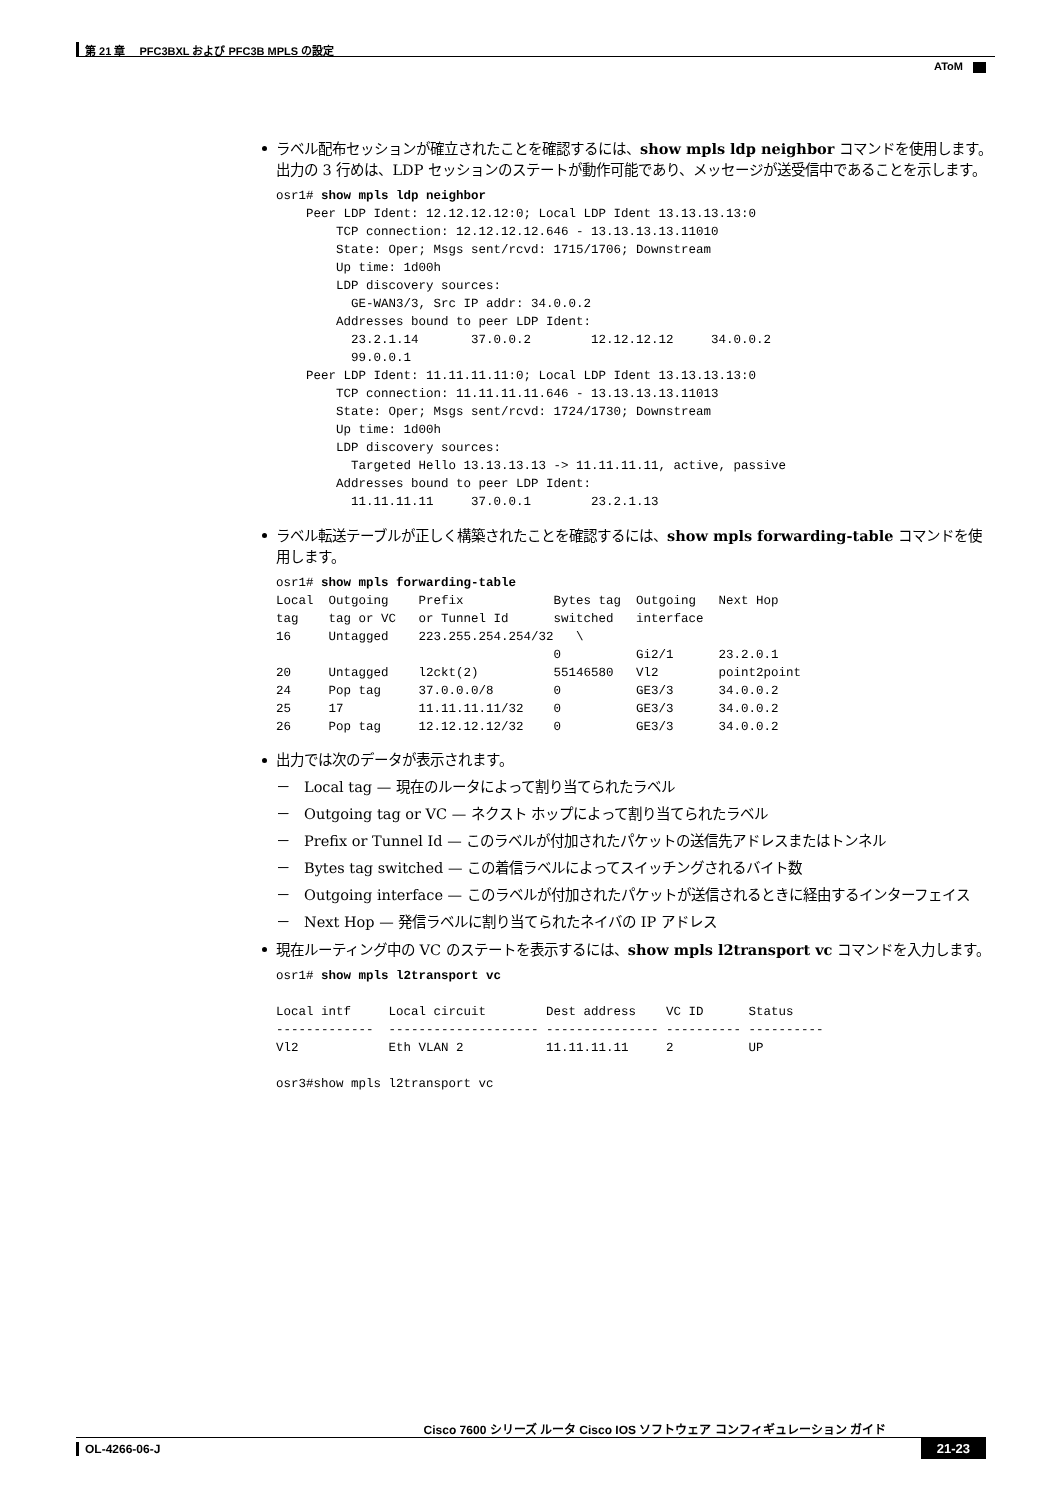第 21 章　 PFC3BXL および PFC3B MPLS の設定
AToM
ラベル配布セッションが確立されたことを確認するには、show mpls ldp neighbor コマンドを使用します。出力の 3 行めは、LDP セッションのステートが動作可能であり、メッセージが送受信中であることを示します。
osr1# show mpls ldp neighbor
    Peer LDP Ident: 12.12.12.12:0; Local LDP Ident 13.13.13.13:0
        TCP connection: 12.12.12.12.646 - 13.13.13.13.11010
        State: Oper; Msgs sent/rcvd: 1715/1706; Downstream
        Up time: 1d00h
        LDP discovery sources:
          GE-WAN3/3, Src IP addr: 34.0.0.2
        Addresses bound to peer LDP Ident:
          23.2.1.14       37.0.0.2        12.12.12.12     34.0.0.2
          99.0.0.1
    Peer LDP Ident: 11.11.11.11:0; Local LDP Ident 13.13.13.13:0
        TCP connection: 11.11.11.11.646 - 13.13.13.13.11013
        State: Oper; Msgs sent/rcvd: 1724/1730; Downstream
        Up time: 1d00h
        LDP discovery sources:
          Targeted Hello 13.13.13.13 -> 11.11.11.11, active, passive
        Addresses bound to peer LDP Ident:
          11.11.11.11     37.0.0.1        23.2.1.13
ラベル転送テーブルが正しく構築されたことを確認するには、show mpls forwarding-table コマンドを使用します。
osr1# show mpls forwarding-table
Local  Outgoing    Prefix            Bytes tag  Outgoing   Next Hop
tag    tag or VC   or Tunnel Id      switched   interface
16     Untagged    223.255.254.254/32   \
                                     0          Gi2/1      23.2.0.1
20     Untagged    l2ckt(2)          55146580   Vl2        point2point
24     Pop tag     37.0.0.0/8        0          GE3/3      34.0.0.2
25     17          11.11.11.11/32    0          GE3/3      34.0.0.2
26     Pop tag     12.12.12.12/32    0          GE3/3      34.0.0.2
出力では次のデータが表示されます。
－　Local tag — 現在のルータによって割り当てられたラベル
－　Outgoing tag or VC — ネクスト ホップによって割り当てられたラベル
－　Prefix or Tunnel Id — このラベルが付加されたパケットの送信先アドレスまたはトンネル
－　Bytes tag switched — この着信ラベルによってスイッチングされるバイト数
－　Outgoing interface — このラベルが付加されたパケットが送信されるときに経由するインターフェイス
－　Next Hop — 発信ラベルに割り当てられたネイバの IP アドレス
現在ルーティング中の VC のステートを表示するには、show mpls l2transport vc コマンドを入力します。
osr1# show mpls l2transport vc

Local intf     Local circuit        Dest address    VC ID      Status
-------------  -------------------- --------------- ---------- ----------
Vl2            Eth VLAN 2           11.11.11.11     2          UP

osr3#show mpls l2transport vc
Cisco 7600 シリーズ ルータ Cisco IOS ソフトウェア コンフィギュレーション ガイド
OL-4266-06-J
21-23